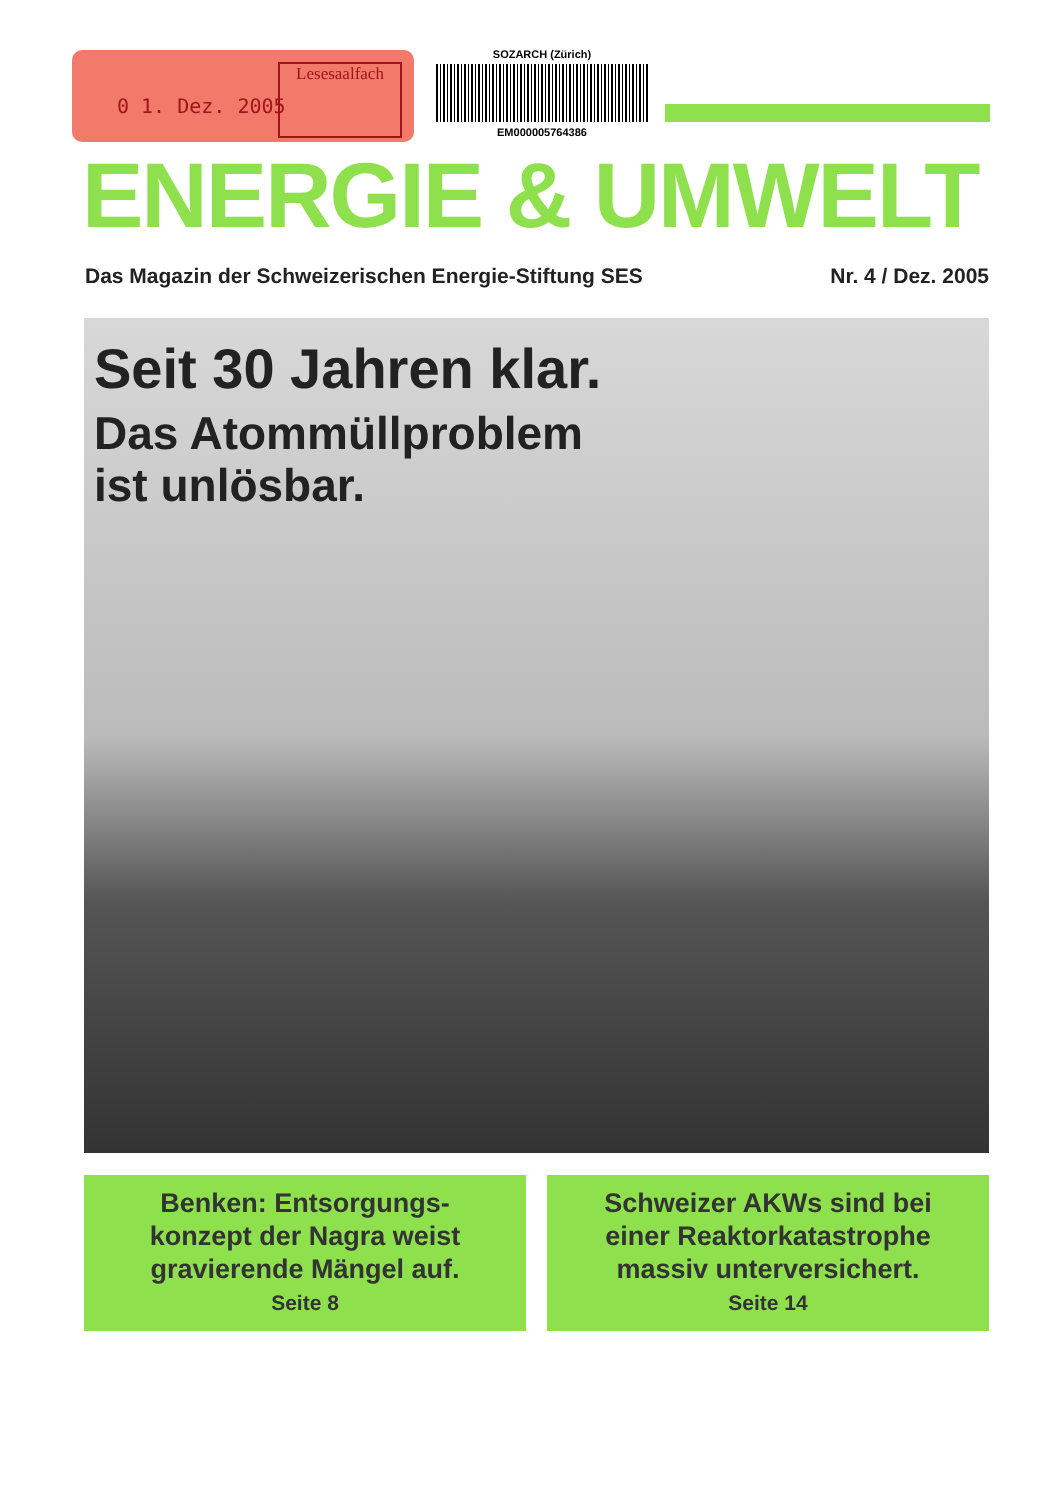0 1. Dez. 2005
Lesesaalfach
SOZARCH (Zürich)
EM000005764386
ENERGIE & UMWELT
Das Magazin der Schweizerischen Energie-Stiftung SES
Nr. 4 / Dez. 2005
Seit 30 Jahren klar.
Das Atommüllproblem
ist unlösbar.
Benken: Entsorgungs-
konzept der Nagra weist
gravierende Mängel auf.
Seite 8
Schweizer AKWs sind bei
einer Reaktorkatastrophe
massiv unterversichert.
Seite 14